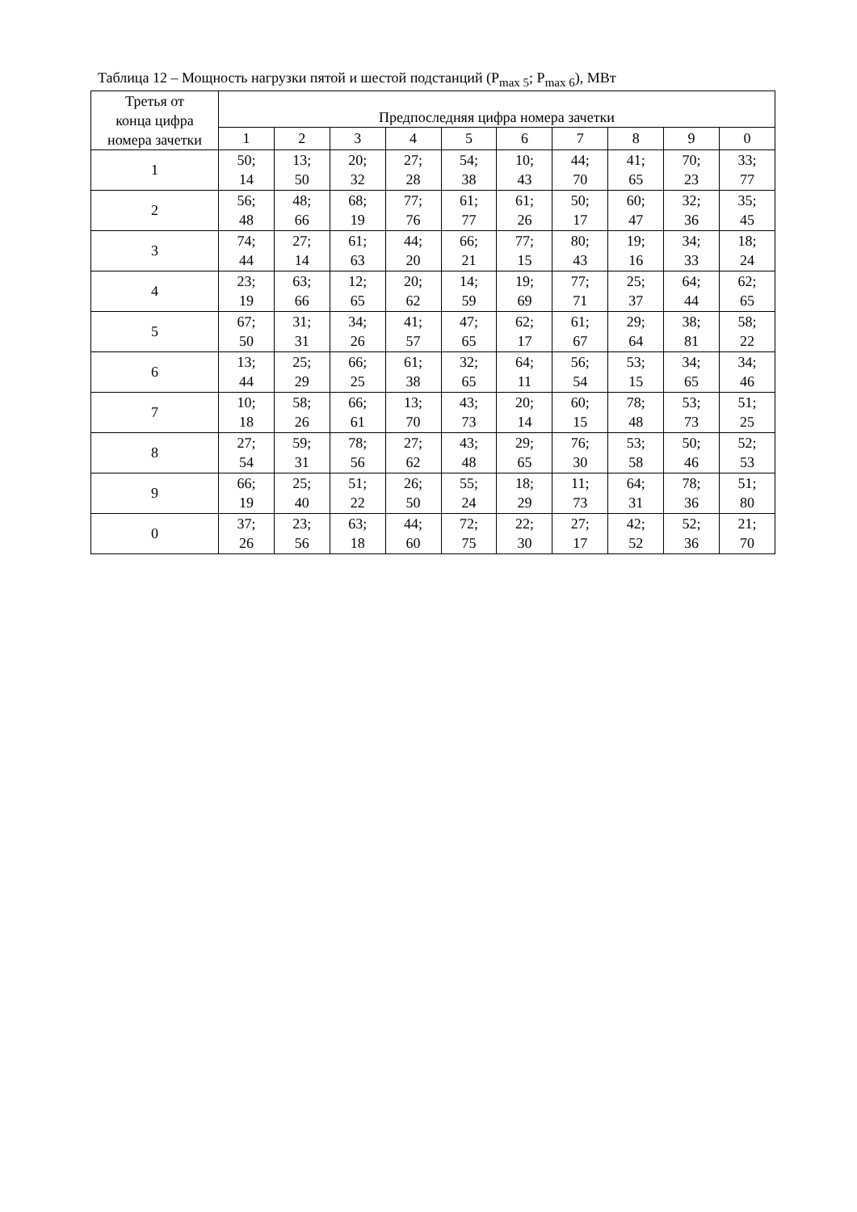Таблица 12 – Мощность нагрузки пятой и шестой подстанций (P<sub>max 5</sub>; P<sub>max 6</sub>), МВт
| Третья от конца цифра номера зачетки | Предпоследняя цифра номера зачетки | | | | | | | | | |
| --- | --- | --- | --- | --- | --- | --- | --- | --- | --- | --- |
| | 1 | 2 | 3 | 4 | 5 | 6 | 7 | 8 | 9 | 0 |
| 1 | 50; 14 | 13; 50 | 20; 32 | 27; 28 | 54; 38 | 10; 43 | 44; 70 | 41; 65 | 70; 23 | 33; 77 |
| 2 | 56; 48 | 48; 66 | 68; 19 | 77; 76 | 61; 77 | 61; 26 | 50; 17 | 60; 47 | 32; 36 | 35; 45 |
| 3 | 74; 44 | 27; 14 | 61; 63 | 44; 20 | 66; 21 | 77; 15 | 80; 43 | 19; 16 | 34; 33 | 18; 24 |
| 4 | 23; 19 | 63; 66 | 12; 65 | 20; 62 | 14; 59 | 19; 69 | 77; 71 | 25; 37 | 64; 44 | 62; 65 |
| 5 | 67; 50 | 31; 31 | 34; 26 | 41; 57 | 47; 65 | 62; 17 | 61; 67 | 29; 64 | 38; 81 | 58; 22 |
| 6 | 13; 44 | 25; 29 | 66; 25 | 61; 38 | 32; 65 | 64; 11 | 56; 54 | 53; 15 | 34; 65 | 34; 46 |
| 7 | 10; 18 | 58; 26 | 66; 61 | 13; 70 | 43; 73 | 20; 14 | 60; 15 | 78; 48 | 53; 73 | 51; 25 |
| 8 | 27; 54 | 59; 31 | 78; 56 | 27; 62 | 43; 48 | 29; 65 | 76; 30 | 53; 58 | 50; 46 | 52; 53 |
| 9 | 66; 19 | 25; 40 | 51; 22 | 26; 50 | 55; 24 | 18; 29 | 11; 73 | 64; 31 | 78; 36 | 51; 80 |
| 0 | 37; 26 | 23; 56 | 63; 18 | 44; 60 | 72; 75 | 22; 30 | 27; 17 | 42; 52 | 52; 36 | 21; 70 |